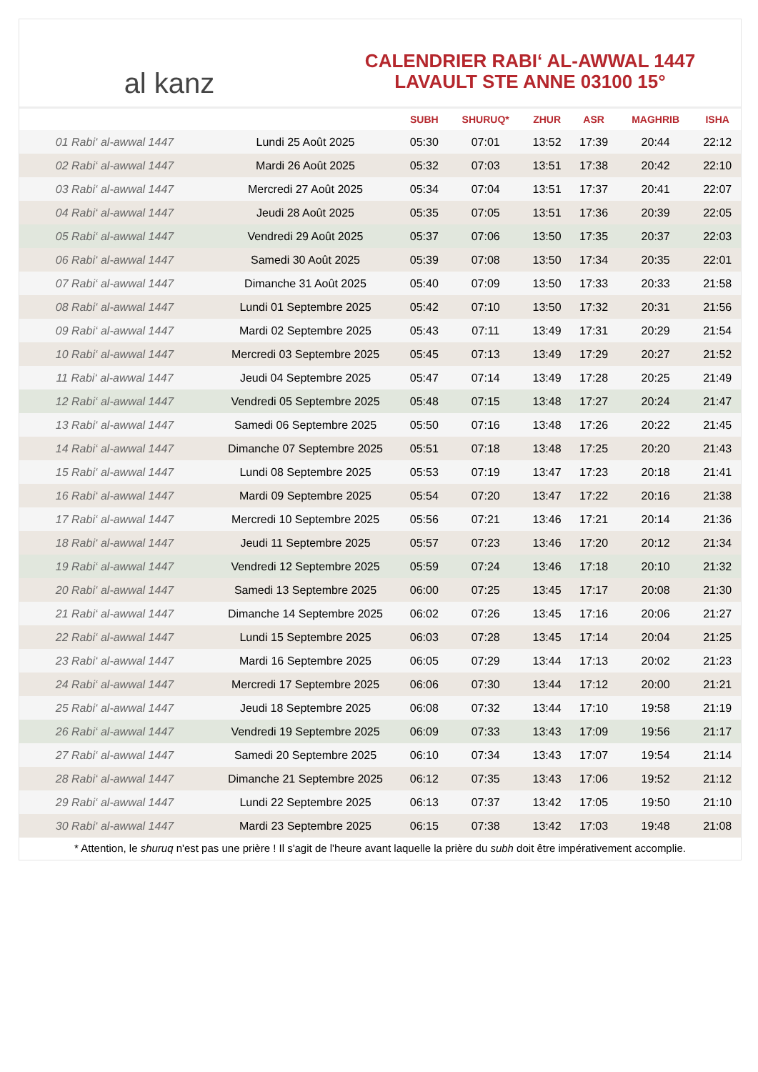al kanz
CALENDRIER RABI‘ AL-AWWAL 1447
LAVAULT STE ANNE 03100 15°
| | | SUBH | SHURUQ* | ZHUR | ASR | MAGHRIB | ISHA |
| --- | --- | --- | --- | --- | --- | --- | --- |
| 01 Rabi‘ al-awwal 1447 | Lundi 25 Août 2025 | 05:30 | 07:01 | 13:52 | 17:39 | 20:44 | 22:12 |
| 02 Rabi‘ al-awwal 1447 | Mardi 26 Août 2025 | 05:32 | 07:03 | 13:51 | 17:38 | 20:42 | 22:10 |
| 03 Rabi‘ al-awwal 1447 | Mercredi 27 Août 2025 | 05:34 | 07:04 | 13:51 | 17:37 | 20:41 | 22:07 |
| 04 Rabi‘ al-awwal 1447 | Jeudi 28 Août 2025 | 05:35 | 07:05 | 13:51 | 17:36 | 20:39 | 22:05 |
| 05 Rabi‘ al-awwal 1447 | Vendredi 29 Août 2025 | 05:37 | 07:06 | 13:50 | 17:35 | 20:37 | 22:03 |
| 06 Rabi‘ al-awwal 1447 | Samedi 30 Août 2025 | 05:39 | 07:08 | 13:50 | 17:34 | 20:35 | 22:01 |
| 07 Rabi‘ al-awwal 1447 | Dimanche 31 Août 2025 | 05:40 | 07:09 | 13:50 | 17:33 | 20:33 | 21:58 |
| 08 Rabi‘ al-awwal 1447 | Lundi 01 Septembre 2025 | 05:42 | 07:10 | 13:50 | 17:32 | 20:31 | 21:56 |
| 09 Rabi‘ al-awwal 1447 | Mardi 02 Septembre 2025 | 05:43 | 07:11 | 13:49 | 17:31 | 20:29 | 21:54 |
| 10 Rabi‘ al-awwal 1447 | Mercredi 03 Septembre 2025 | 05:45 | 07:13 | 13:49 | 17:29 | 20:27 | 21:52 |
| 11 Rabi‘ al-awwal 1447 | Jeudi 04 Septembre 2025 | 05:47 | 07:14 | 13:49 | 17:28 | 20:25 | 21:49 |
| 12 Rabi‘ al-awwal 1447 | Vendredi 05 Septembre 2025 | 05:48 | 07:15 | 13:48 | 17:27 | 20:24 | 21:47 |
| 13 Rabi‘ al-awwal 1447 | Samedi 06 Septembre 2025 | 05:50 | 07:16 | 13:48 | 17:26 | 20:22 | 21:45 |
| 14 Rabi‘ al-awwal 1447 | Dimanche 07 Septembre 2025 | 05:51 | 07:18 | 13:48 | 17:25 | 20:20 | 21:43 |
| 15 Rabi‘ al-awwal 1447 | Lundi 08 Septembre 2025 | 05:53 | 07:19 | 13:47 | 17:23 | 20:18 | 21:41 |
| 16 Rabi‘ al-awwal 1447 | Mardi 09 Septembre 2025 | 05:54 | 07:20 | 13:47 | 17:22 | 20:16 | 21:38 |
| 17 Rabi‘ al-awwal 1447 | Mercredi 10 Septembre 2025 | 05:56 | 07:21 | 13:46 | 17:21 | 20:14 | 21:36 |
| 18 Rabi‘ al-awwal 1447 | Jeudi 11 Septembre 2025 | 05:57 | 07:23 | 13:46 | 17:20 | 20:12 | 21:34 |
| 19 Rabi‘ al-awwal 1447 | Vendredi 12 Septembre 2025 | 05:59 | 07:24 | 13:46 | 17:18 | 20:10 | 21:32 |
| 20 Rabi‘ al-awwal 1447 | Samedi 13 Septembre 2025 | 06:00 | 07:25 | 13:45 | 17:17 | 20:08 | 21:30 |
| 21 Rabi‘ al-awwal 1447 | Dimanche 14 Septembre 2025 | 06:02 | 07:26 | 13:45 | 17:16 | 20:06 | 21:27 |
| 22 Rabi‘ al-awwal 1447 | Lundi 15 Septembre 2025 | 06:03 | 07:28 | 13:45 | 17:14 | 20:04 | 21:25 |
| 23 Rabi‘ al-awwal 1447 | Mardi 16 Septembre 2025 | 06:05 | 07:29 | 13:44 | 17:13 | 20:02 | 21:23 |
| 24 Rabi‘ al-awwal 1447 | Mercredi 17 Septembre 2025 | 06:06 | 07:30 | 13:44 | 17:12 | 20:00 | 21:21 |
| 25 Rabi‘ al-awwal 1447 | Jeudi 18 Septembre 2025 | 06:08 | 07:32 | 13:44 | 17:10 | 19:58 | 21:19 |
| 26 Rabi‘ al-awwal 1447 | Vendredi 19 Septembre 2025 | 06:09 | 07:33 | 13:43 | 17:09 | 19:56 | 21:17 |
| 27 Rabi‘ al-awwal 1447 | Samedi 20 Septembre 2025 | 06:10 | 07:34 | 13:43 | 17:07 | 19:54 | 21:14 |
| 28 Rabi‘ al-awwal 1447 | Dimanche 21 Septembre 2025 | 06:12 | 07:35 | 13:43 | 17:06 | 19:52 | 21:12 |
| 29 Rabi‘ al-awwal 1447 | Lundi 22 Septembre 2025 | 06:13 | 07:37 | 13:42 | 17:05 | 19:50 | 21:10 |
| 30 Rabi‘ al-awwal 1447 | Mardi 23 Septembre 2025 | 06:15 | 07:38 | 13:42 | 17:03 | 19:48 | 21:08 |
* Attention, le shuruq n'est pas une prière ! Il s'agit de l'heure avant laquelle la prière du subh doit être impérativement accomplie.